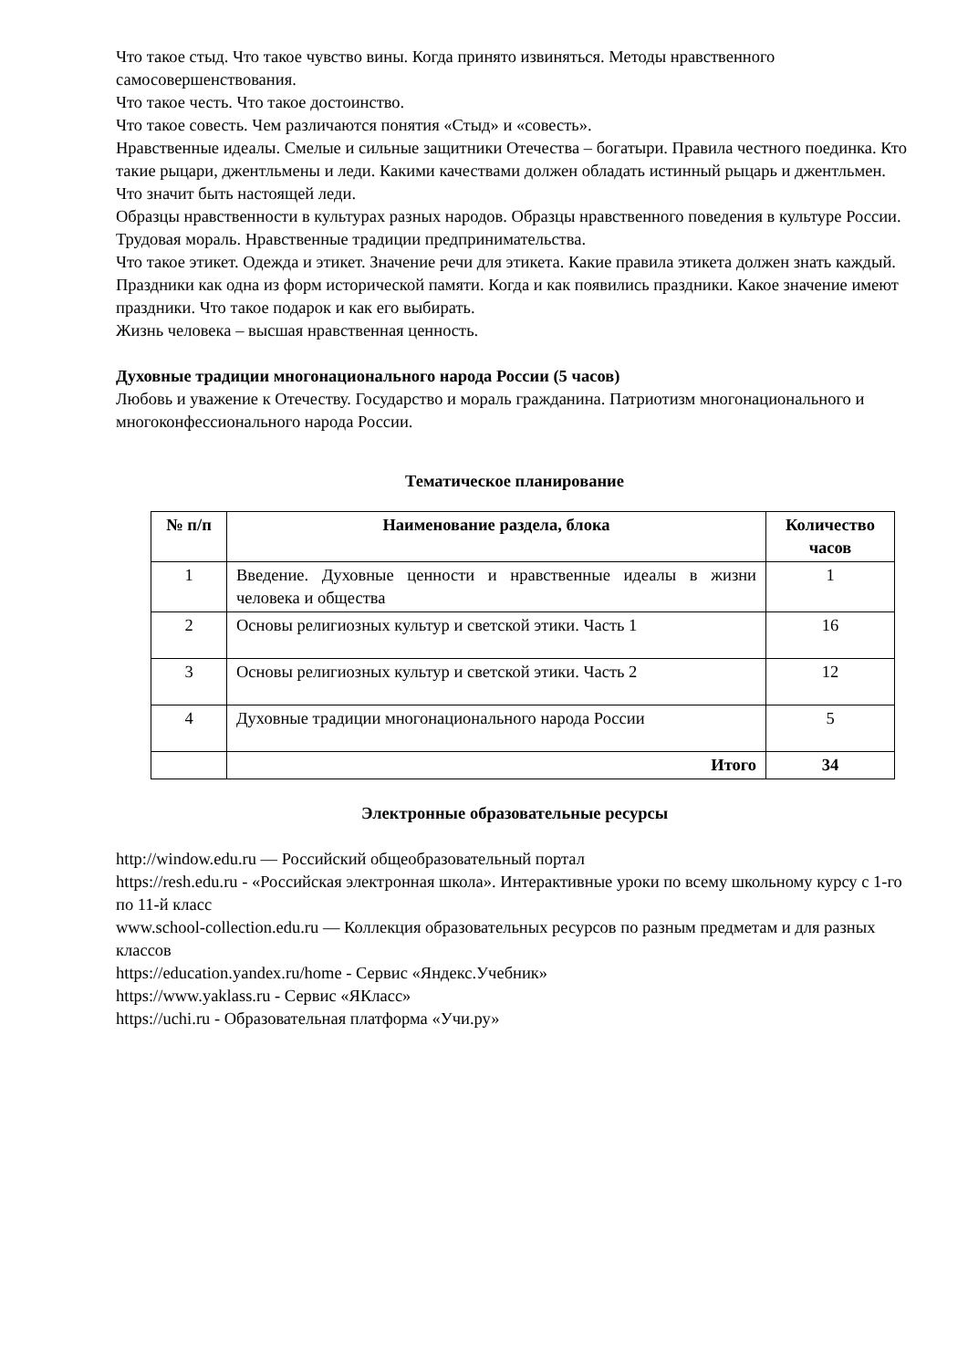Что такое стыд. Что такое чувство вины. Когда принято извиняться. Методы нравственного самосовершенствования.
Что такое честь. Что такое достоинство.
Что такое совесть. Чем различаются понятия «Стыд» и «совесть».
Нравственные идеалы. Смелые и сильные защитники Отечества – богатыри. Правила честного поединка. Кто такие рыцари, джентльмены и леди. Какими качествами должен обладать истинный рыцарь и джентльмен. Что значит быть настоящей леди.
Образцы нравственности в культурах разных народов. Образцы нравственного поведения в культуре России. Трудовая мораль. Нравственные традиции предпринимательства.
Что такое этикет. Одежда и этикет. Значение речи для этикета. Какие правила этикета должен знать каждый.
Праздники как одна из форм исторической памяти. Когда и как появились праздники. Какое значение имеют праздники. Что такое подарок и как его выбирать.
Жизнь человека – высшая нравственная ценность.
Духовные традиции многонационального народа России (5 часов)
Любовь и уважение к Отечеству. Государство и мораль гражданина. Патриотизм многонационального и многоконфессионального народа России.
Тематическое планирование
| № п/п | Наименование раздела, блока | Количество часов |
| --- | --- | --- |
| 1 | Введение. Духовные ценности и нравственные идеалы в жизни человека и общества | 1 |
| 2 | Основы религиозных культур и светской этики. Часть 1 | 16 |
| 3 | Основы религиозных культур и светской этики. Часть 2 | 12 |
| 4 | Духовные традиции многонационального народа России | 5 |
| | Итого | 34 |
Электронные образовательные ресурсы
http://window.edu.ru — Российский общеобразовательный портал
https://resh.edu.ru - «Российская электронная школа». Интерактивные уроки по всему школьному курсу с 1-го по 11-й класс
www.school-collection.edu.ru — Коллекция образовательных ресурсов по разным предметам и для разных классов
https://education.yandex.ru/home - Сервис «Яндекс.Учебник»
https://www.yaklass.ru - Сервис «ЯКласс»
https://uchi.ru - Образовательная платформа «Учи.ру»